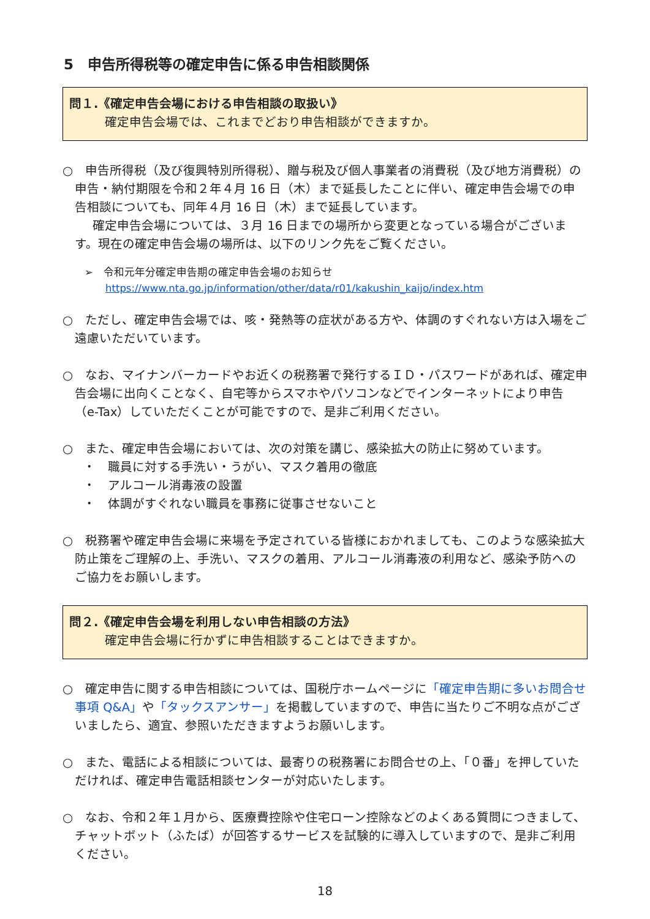5　申告所得税等の確定申告に係る申告相談関係
問１.《確定申告会場における申告相談の取扱い》
確定申告会場では、これまでどおり申告相談ができますか。
○　申告所得税（及び復興特別所得税）、贈与税及び個人事業者の消費税（及び地方消費税）の申告・納付期限を令和２年４月 16 日（木）まで延長したことに伴い、確定申告会場での申告相談についても、同年４月 16 日（木）まで延長しています。
確定申告会場については、３月 16 日までの場所から変更となっている場合がございます。現在の確定申告会場の場所は、以下のリンク先をご覧ください。
➢　令和元年分確定申告期の確定申告会場のお知らせ
　　https://www.nta.go.jp/information/other/data/r01/kakushin_kaijo/index.htm
○　ただし、確定申告会場では、咳・発熱等の症状がある方や、体調のすぐれない方は入場をご遠慮いただいています。
○　なお、マイナンバーカードやお近くの税務署で発行するＩＤ・パスワードがあれば、確定申告会場に出向くことなく、自宅等からスマホやパソコンなどでインターネットにより申告（e-Tax）していただくことが可能ですので、是非ご利用ください。
○　また、確定申告会場においては、次の対策を講じ、感染拡大の防止に努めています。
・　職員に対する手洗い・うがい、マスク着用の徹底
・　アルコール消毒液の設置
・　体調がすぐれない職員を事務に従事させないこと
○　税務署や確定申告会場に来場を予定されている皆様におかれましても、このような感染拡大防止策をご理解の上、手洗い、マスクの着用、アルコール消毒液の利用など、感染予防へのご協力をお願いします。
問２.《確定申告会場を利用しない申告相談の方法》
確定申告会場に行かずに申告相談することはできますか。
○　確定申告に関する申告相談については、国税庁ホームページに「確定申告期に多いお問合せ事項 Q&A」や「タックスアンサー」を掲載していますので、申告に当たりご不明な点がございましたら、適宜、参照いただきますようお願いします。
○　また、電話による相談については、最寄りの税務署にお問合せの上、「０番」を押していただければ、確定申告電話相談センターが対応いたします。
○　なお、令和２年１月から、医療費控除や住宅ローン控除などのよくある質問につきまして、チャットボット（ふたば）が回答するサービスを試験的に導入していますので、是非ご利用ください。
18